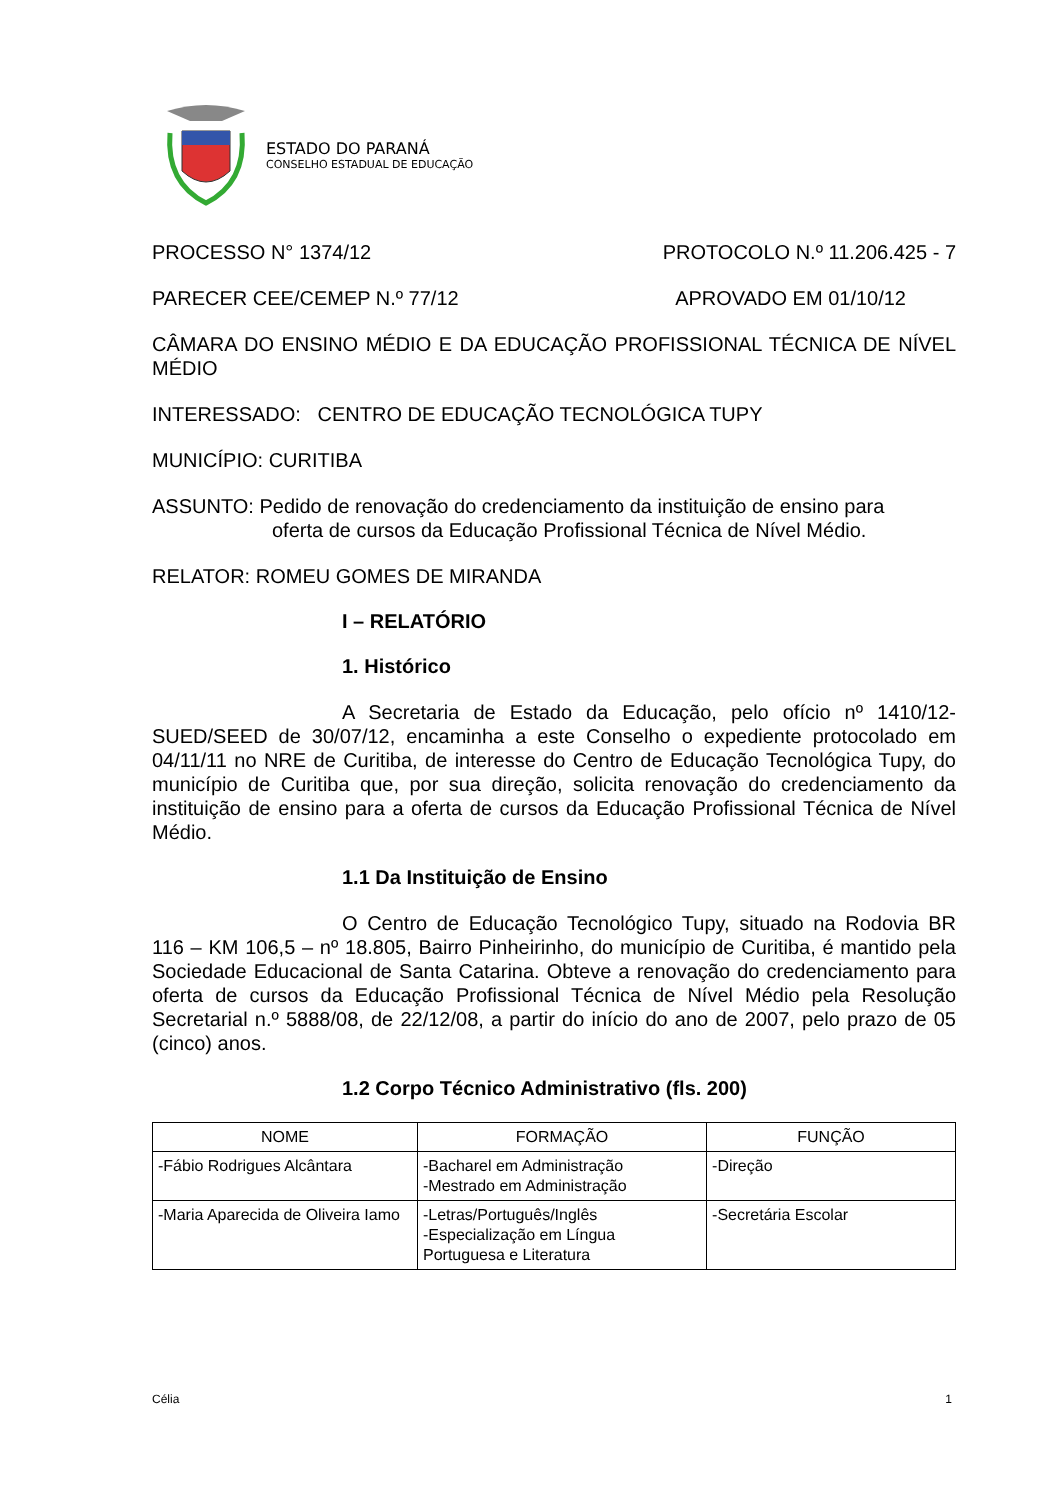ESTADO DO PARANÁ
CONSELHO ESTADUAL DE EDUCAÇÃO
PROCESSO N° 1374/12 PROTOCOLO N.º 11.206.425 - 7
PARECER CEE/CEMEP N.º 77/12 APROVADO EM 01/10/12
CÂMARA DO ENSINO MÉDIO E DA EDUCAÇÃO PROFISSIONAL TÉCNICA DE NÍVEL MÉDIO
INTERESSADO: CENTRO DE EDUCAÇÃO TECNOLÓGICA TUPY
MUNICÍPIO: CURITIBA
ASSUNTO: Pedido de renovação do credenciamento da instituição de ensino para
oferta de cursos da Educação Profissional Técnica de Nível Médio.
RELATOR: ROMEU GOMES DE MIRANDA
I – RELATÓRIO
1. Histórico
A Secretaria de Estado da Educação, pelo ofício nº 1410/12-SUED/SEED de 30/07/12, encaminha a este Conselho o expediente protocolado em 04/11/11 no NRE de Curitiba, de interesse do Centro de Educação Tecnológica Tupy, do município de Curitiba que, por sua direção, solicita renovação do credenciamento da instituição de ensino para a oferta de cursos da Educação Profissional Técnica de Nível Médio.
1.1 Da Instituição de Ensino
O Centro de Educação Tecnológico Tupy, situado na Rodovia BR 116 – KM 106,5 – nº 18.805, Bairro Pinheirinho, do município de Curitiba, é mantido pela Sociedade Educacional de Santa Catarina. Obteve a renovação do credenciamento para oferta de cursos da Educação Profissional Técnica de Nível Médio pela Resolução Secretarial n.º 5888/08, de 22/12/08, a partir do início do ano de 2007, pelo prazo de 05 (cinco) anos.
1.2 Corpo Técnico Administrativo (fls. 200)
| NOME | FORMAÇÃO | FUNÇÃO |
| --- | --- | --- |
| -Fábio Rodrigues Alcântara | -Bacharel em Administração -Mestrado em Administração | -Direção |
| -Maria Aparecida de Oliveira Iamo | -Letras/Português/Inglês -Especialização em Língua Portuguesa e Literatura | -Secretária Escolar |
Célia 1